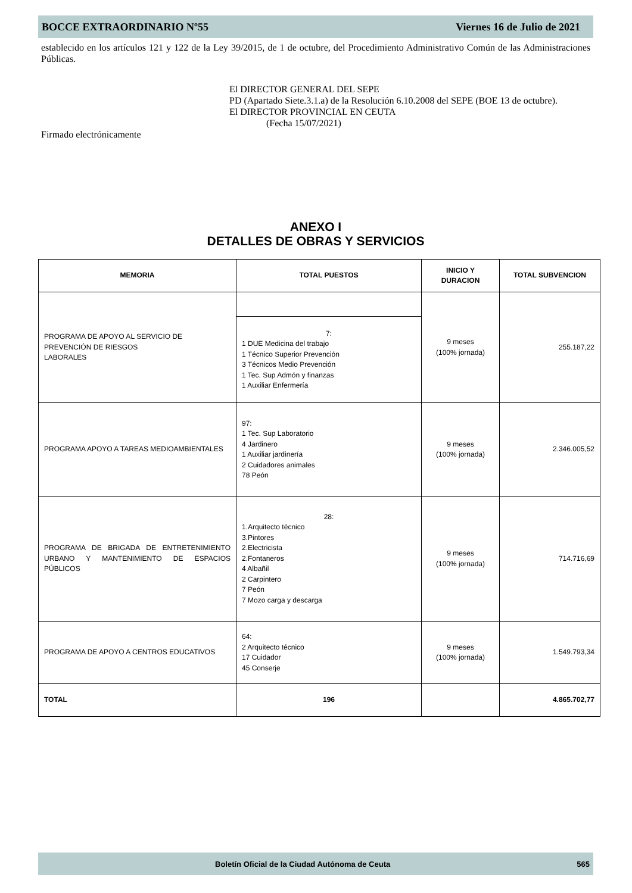BOCCE EXTRAORDINARIO Nº55 Viernes 16 de Julio de 2021
establecido en los artículos 121 y 122 de la Ley 39/2015, de 1 de octubre, del Procedimiento Administrativo Común de las Administraciones Públicas.
El DIRECTOR GENERAL DEL SEPE
PD (Apartado Siete.3.1.a) de la Resolución 6.10.2008 del SEPE (BOE 13 de octubre).
El DIRECTOR PROVINCIAL EN CEUTA
(Fecha 15/07/2021)
Firmado electrónicamente
ANEXO I
DETALLES DE OBRAS Y SERVICIOS
| MEMORIA | TOTAL PUESTOS | INICIO Y DURACION | TOTAL SUBVENCION |
| --- | --- | --- | --- |
| PROGRAMA DE APOYO AL SERVICIO DE PREVENCIÓN DE RIESGOS LABORALES | | 9 meses (100% jornada) | 255.187,22 |
| | 7: 1 DUE Medicina del trabajo 1 Técnico Superior Prevención 3 Técnicos Medio Prevención 1 Tec. Sup Admón y finanzas 1 Auxiliar Enfermería | | |
| PROGRAMA APOYO A TAREAS MEDIOAMBIENTALES | 97: 1 Tec. Sup Laboratorio 4 Jardinero 1 Auxiliar jardinería 2 Cuidadores animales 78 Peón | 9 meses (100% jornada) | 2.346.005,52 |
| PROGRAMA DE BRIGADA DE ENTRETENIMIENTO URBANO Y MANTENIMIENTO DE ESPACIOS PÚBLICOS | 28: 1.Arquitecto técnico 3.Pintores 2.Electricista 2.Fontaneros 4 Albañil 2 Carpintero 7 Peón 7 Mozo carga y descarga | 9 meses (100% jornada) | 714.716,69 |
| PROGRAMA DE APOYO A CENTROS EDUCATIVOS | 64: 2 Arquitecto técnico 17 Cuidador 45 Conserje | 9 meses (100% jornada) | 1.549.793,34 |
| TOTAL | 196 | | 4.865.702,77 |
Boletín Oficial de la Ciudad Autónoma de Ceuta 565